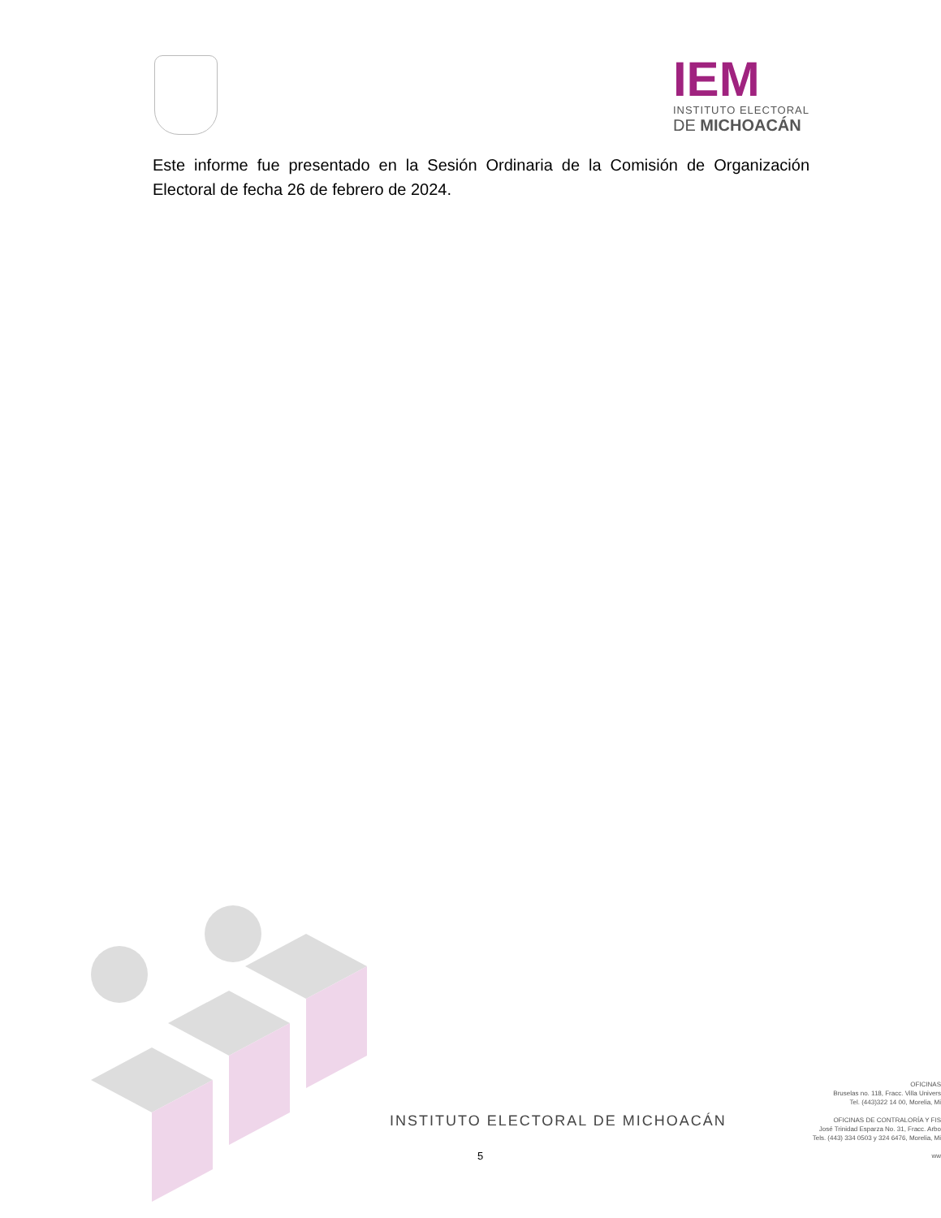IEM
INSTITUTO ELECTORAL
DE MICHOACÁN
Este informe fue presentado en la Sesión Ordinaria de la Comisión de Organización Electoral de fecha 26 de febrero de 2024.
INSTITUTO ELECTORAL DE MICHOACÁN
OFICINAS
Bruselas no. 118, Fracc. Villa Univers
Tel. (443)322 14 00, Morelia, Mi
OFICINAS DE CONTRALORÍA Y FIS
José Trinidad Esparza No. 31, Fracc. Arbo
Tels. (443) 334 0503 y 324 6476, Morelia, Mi
ww
5